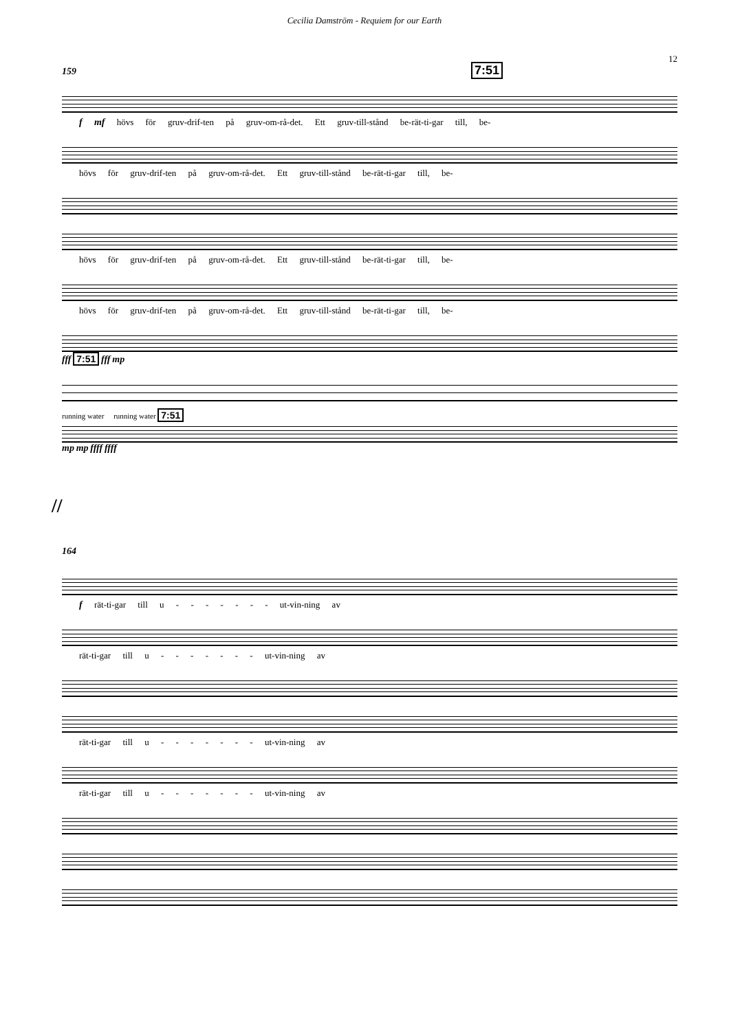Cecilia Damström - Requiem for our Earth
12
159 7:51
f mf hövs för gruv-drif-ten på gruv-om-rå-det. Ett gruv-till-stånd be-rät-ti-gar till, be-
hövs för gruv-drif-ten på gruv-om-rå-det. Ett gruv-till-stånd be-rät-ti-gar till, be-
hövs för gruv-drif-ten på gruv-om-rå-det. Ett gruv-till-stånd be-rät-ti-gar till, be-
hövs för gruv-drif-ten på gruv-om-rå-det. Ett gruv-till-stånd be-rät-ti-gar till, be-
fff 7:51 fff mp
running water running water 7:51
mp mp ffff ffff
//
164
f rät-ti-gar till u - - - - - - - ut-vin-ning av
rät-ti-gar till u - - - - - - - ut-vin-ning av
rät-ti-gar till u - - - - - - - ut-vin-ning av
rät-ti-gar till u - - - - - - - ut-vin-ning av